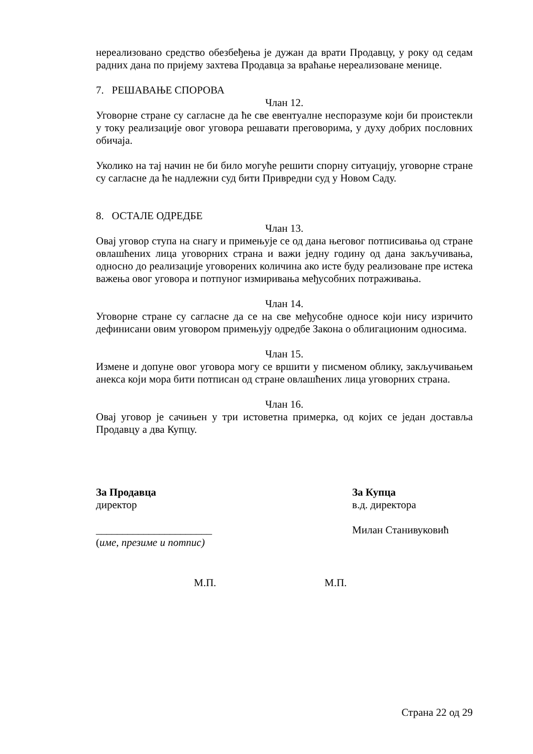нереализовано средство обезбеђења је дужан да врати Продавцу, у року од седам радних дана по пријему захтева Продавца за враћање нереализоване менице.
7. РЕШАВАЊЕ СПОРОВА
Члан 12.
Уговорне стране су сагласне да ће све евентуалне неспоразуме који би проистекли у току реализације овог уговора решавати преговорима, у духу добрих пословних обичаја.
Уколико на тај начин не би било могуће решити спорну ситуацију, уговорне стране су сагласне да ће надлежни суд бити Привредни суд у Новом Саду.
8. ОСТАЛЕ ОДРЕДБЕ
Члан 13.
Овај уговор ступа на снагу и примењује се од дана његовог потписивања од стране овлашћених лица уговорних страна и важи једну годину од дана закључивања, односно до реализације уговорених количина ако исте буду реализоване пре истека важења овог уговора и потпуног измиривања међусобних потраживања.
Члан 14.
Уговорне стране су сагласне да се на све међусобне односе који нису изричито дефинисани овим уговором примењују одредбе Закона о облигационим односима.
Члан 15.
Измене и допуне овог уговора могу се вршити у писменом облику, закључивањем анекса који мора бити потписан од стране овлашћених лица уговорних страна.
Члан 16.
Овај уговор је сачињен у три истоветна примерка, од којих се један доставља Продавцу а два Купцу.
За Продавца
директор
______________________
(име, презиме и потпис)
За Купца
в.д. директора
Милан Станивуковић
М.П. М.П.
Страна 22 од 29